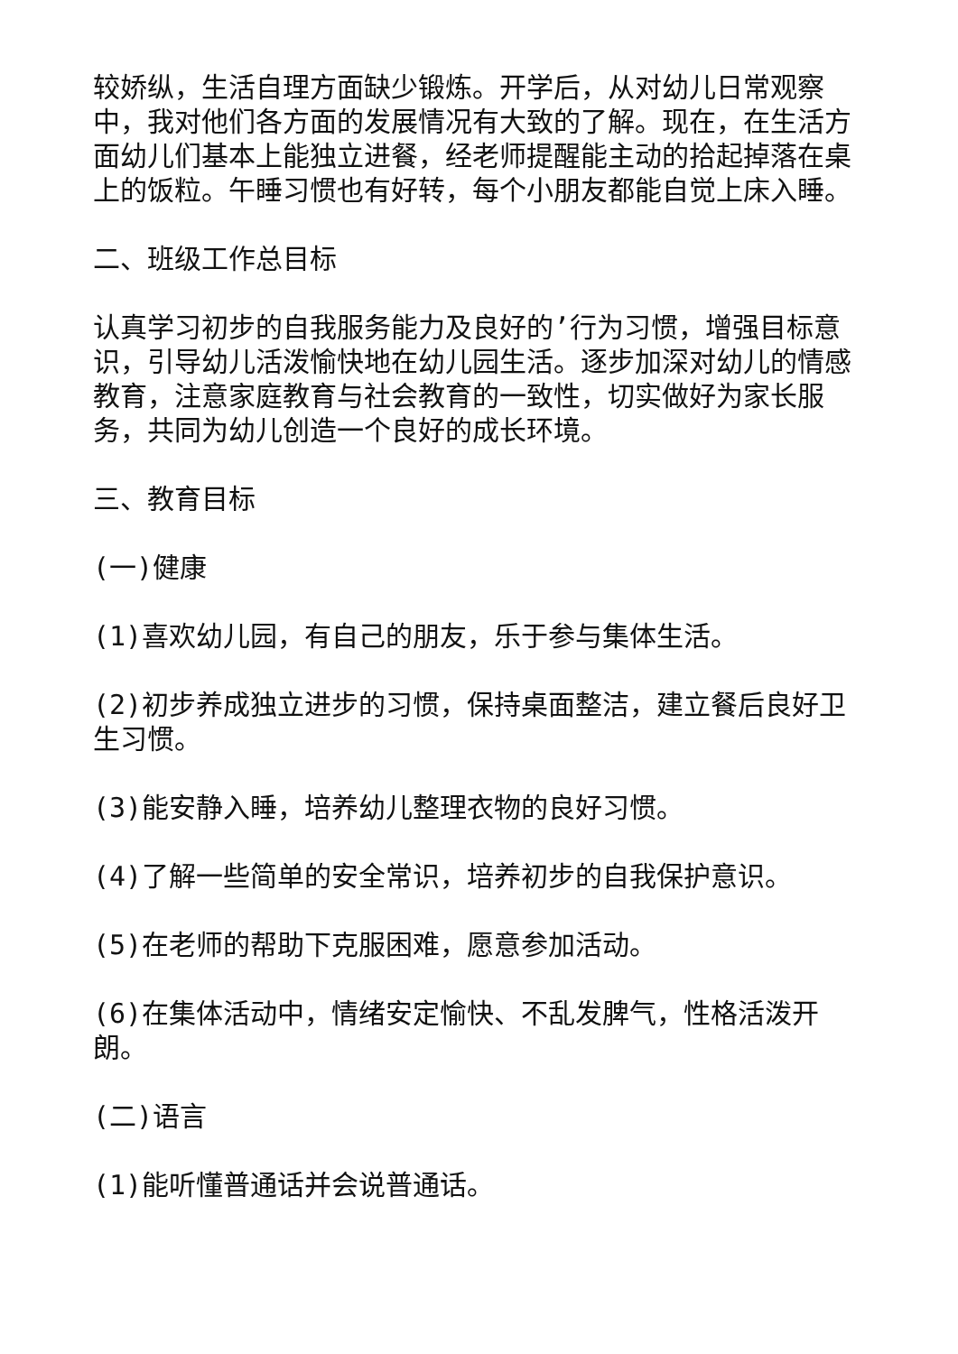较娇纵，生活自理方面缺少锻炼。开学后，从对幼儿日常观察中，我对他们各方面的发展情况有大致的了解。现在，在生活方面幼儿们基本上能独立进餐，经老师提醒能主动的拾起掉落在桌上的饭粒。午睡习惯也有好转，每个小朋友都能自觉上床入睡。
二、班级工作总目标
认真学习初步的自我服务能力及良好的’行为习惯，增强目标意识，引导幼儿活泼愉快地在幼儿园生活。逐步加深对幼儿的情感教育，注意家庭教育与社会教育的一致性，切实做好为家长服务，共同为幼儿创造一个良好的成长环境。
三、教育目标
(一)健康
(1)喜欢幼儿园，有自己的朋友，乐于参与集体生活。
(2)初步养成独立进步的习惯，保持桌面整洁，建立餐后良好卫生习惯。
(3)能安静入睡，培养幼儿整理衣物的良好习惯。
(4)了解一些简单的安全常识，培养初步的自我保护意识。
(5)在老师的帮助下克服困难，愿意参加活动。
(6)在集体活动中，情绪安定愉快、不乱发脾气，性格活泼开朗。
(二)语言
(1)能听懂普通话并会说普通话。